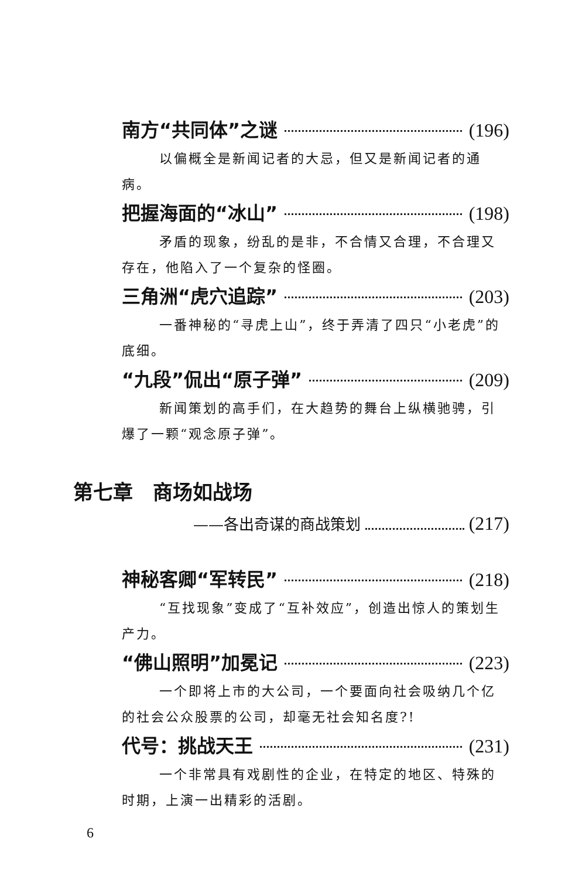南方“共同体”之谜 (196)
以偏概全是新闻记者的大忌，但又是新闻记者的通病。
把握海面的“冰山” (198)
矛盾的现象，纷乱的是非，不合情又合理，不合理又存在，他陷入了一个复杂的怪圈。
三角洲“虎穴追踪” (203)
一番神秘的“寻虎上山”，终于弄清了四只“小老虎”的底细。
“九段”侃出“原子弹” (209)
新闻策划的高手们，在大趋势的舞台上纵横驰骋，引爆了一颗“观念原子弹”。
第七章　商场如战场
——各出奇谋的商战策划 (217)
神秘客卿“军转民” (218)
“互找现象”变成了“互补效应”，创造出惊人的策划生产力。
“佛山照明”加冕记 (223)
一个即将上市的大公司，一个要面向社会吸纳几个亿的社会公众股票的公司，却毫无社会知名度?!
代号：挑战天王 (231)
一个非常具有戏剧性的企业，在特定的地区、特殊的时期，上演一出精彩的活剧。
6